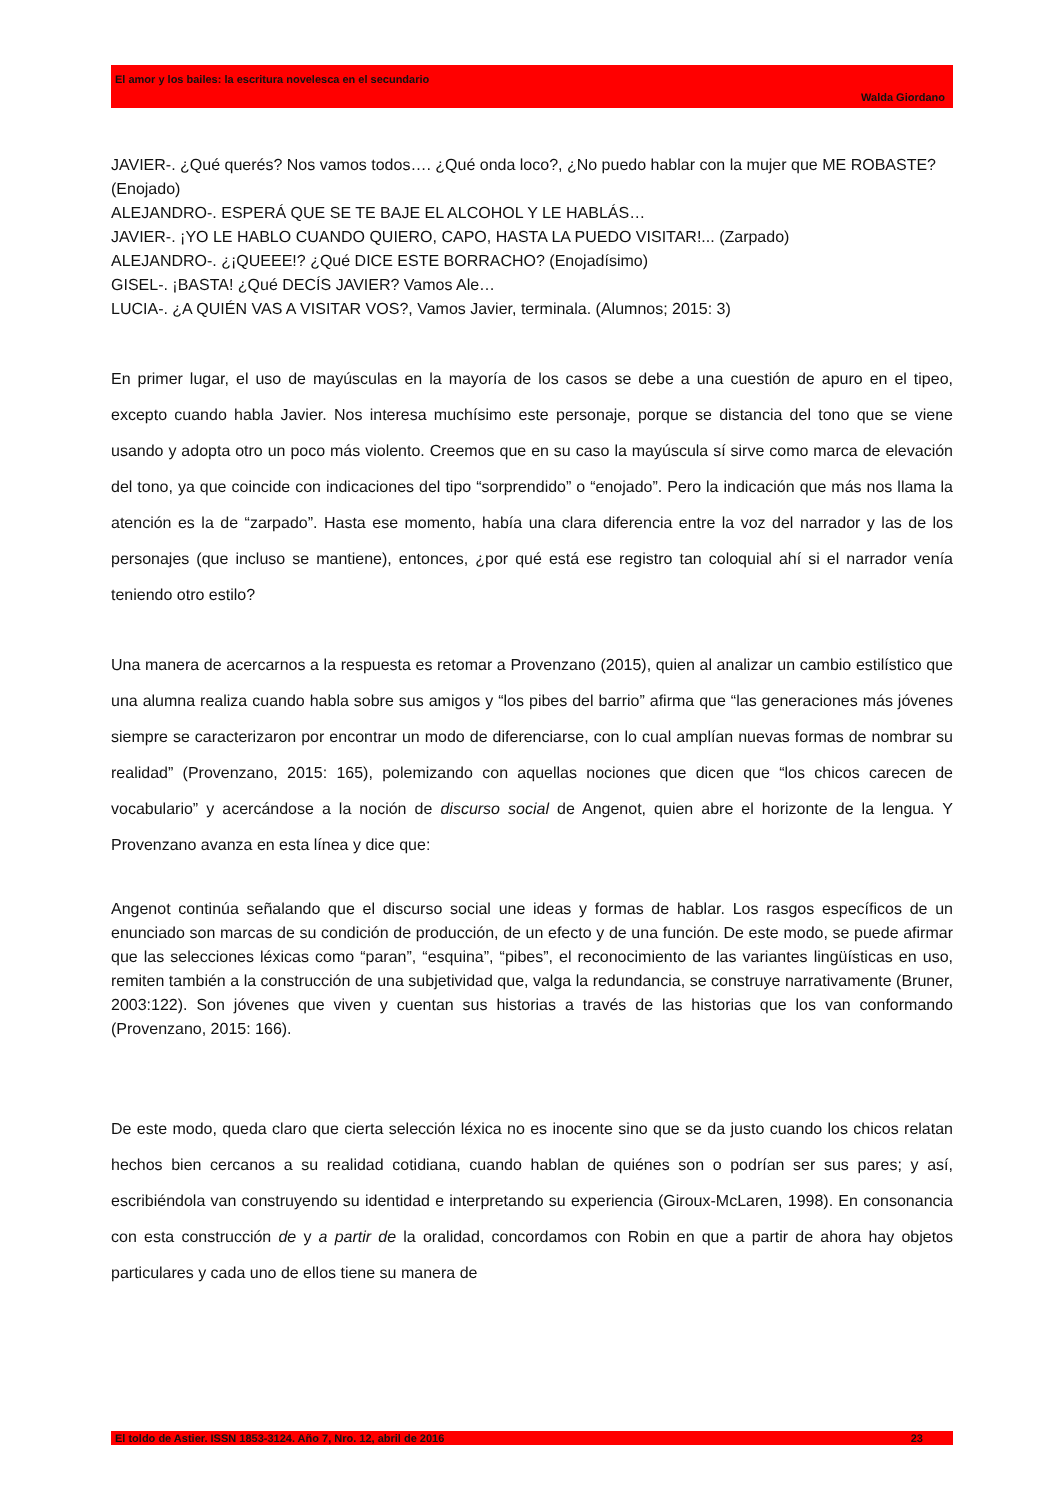El amor y los bailes: la escritura novelesca en el secundario
Walda Giordano
JAVIER-. ¿Qué querés? Nos vamos todos…. ¿Qué onda loco?, ¿No puedo hablar con la mujer que ME ROBASTE? (Enojado)
ALEJANDRO-. ESPERÁ QUE SE TE BAJE EL ALCOHOL Y LE HABLÁS…
JAVIER-. ¡YO LE HABLO CUANDO QUIERO, CAPO, HASTA LA PUEDO VISITAR!... (Zarpado)
ALEJANDRO-. ¿¡QUEEE!? ¿Qué DICE ESTE BORRACHO? (Enojadísimo)
GISEL-. ¡BASTA! ¿Qué DECÍS JAVIER? Vamos Ale…
LUCIA-. ¿A QUIÉN VAS A VISITAR VOS?, Vamos Javier, terminala. (Alumnos; 2015: 3)
En primer lugar, el uso de mayúsculas en la mayoría de los casos se debe a una cuestión de apuro en el tipeo, excepto cuando habla Javier. Nos interesa muchísimo este personaje, porque se distancia del tono que se viene usando y adopta otro un poco más violento. Creemos que en su caso la mayúscula sí sirve como marca de elevación del tono, ya que coincide con indicaciones del tipo “sorprendido” o “enojado”. Pero la indicación que más nos llama la atención es la de “zarpado”. Hasta ese momento, había una clara diferencia entre la voz del narrador y las de los personajes (que incluso se mantiene), entonces, ¿por qué está ese registro tan coloquial ahí si el narrador venía teniendo otro estilo?
Una manera de acercarnos a la respuesta es retomar a Provenzano (2015), quien al analizar un cambio estilístico que una alumna realiza cuando habla sobre sus amigos y “los pibes del barrio” afirma que “las generaciones más jóvenes siempre se caracterizaron por encontrar un modo de diferenciarse, con lo cual amplían nuevas formas de nombrar su realidad” (Provenzano, 2015: 165), polemizando con aquellas nociones que dicen que “los chicos carecen de vocabulario” y acercándose a la noción de discurso social de Angenot, quien abre el horizonte de la lengua. Y Provenzano avanza en esta línea y dice que:
Angenot continúa señalando que el discurso social une ideas y formas de hablar. Los rasgos específicos de un enunciado son marcas de su condición de producción, de un efecto y de una función. De este modo, se puede afirmar que las selecciones léxicas como “paran”, “esquina”, “pibes”, el reconocimiento de las variantes lingüísticas en uso, remiten también a la construcción de una subjetividad que, valga la redundancia, se construye narrativamente (Bruner, 2003:122). Son jóvenes que viven y cuentan sus historias a través de las historias que los van conformando (Provenzano, 2015: 166).
De este modo, queda claro que cierta selección léxica no es inocente sino que se da justo cuando los chicos relatan hechos bien cercanos a su realidad cotidiana, cuando hablan de quiénes son o podrían ser sus pares; y así, escribiéndola van construyendo su identidad e interpretando su experiencia (Giroux-McLaren, 1998). En consonancia con esta construcción de y a partir de la oralidad, concordamos con Robin en que a partir de ahora hay objetos particulares y cada uno de ellos tiene su manera de
El toldo de Astier. ISSN 1853-3124. Año 7, Nro. 12, abril de 2016 23